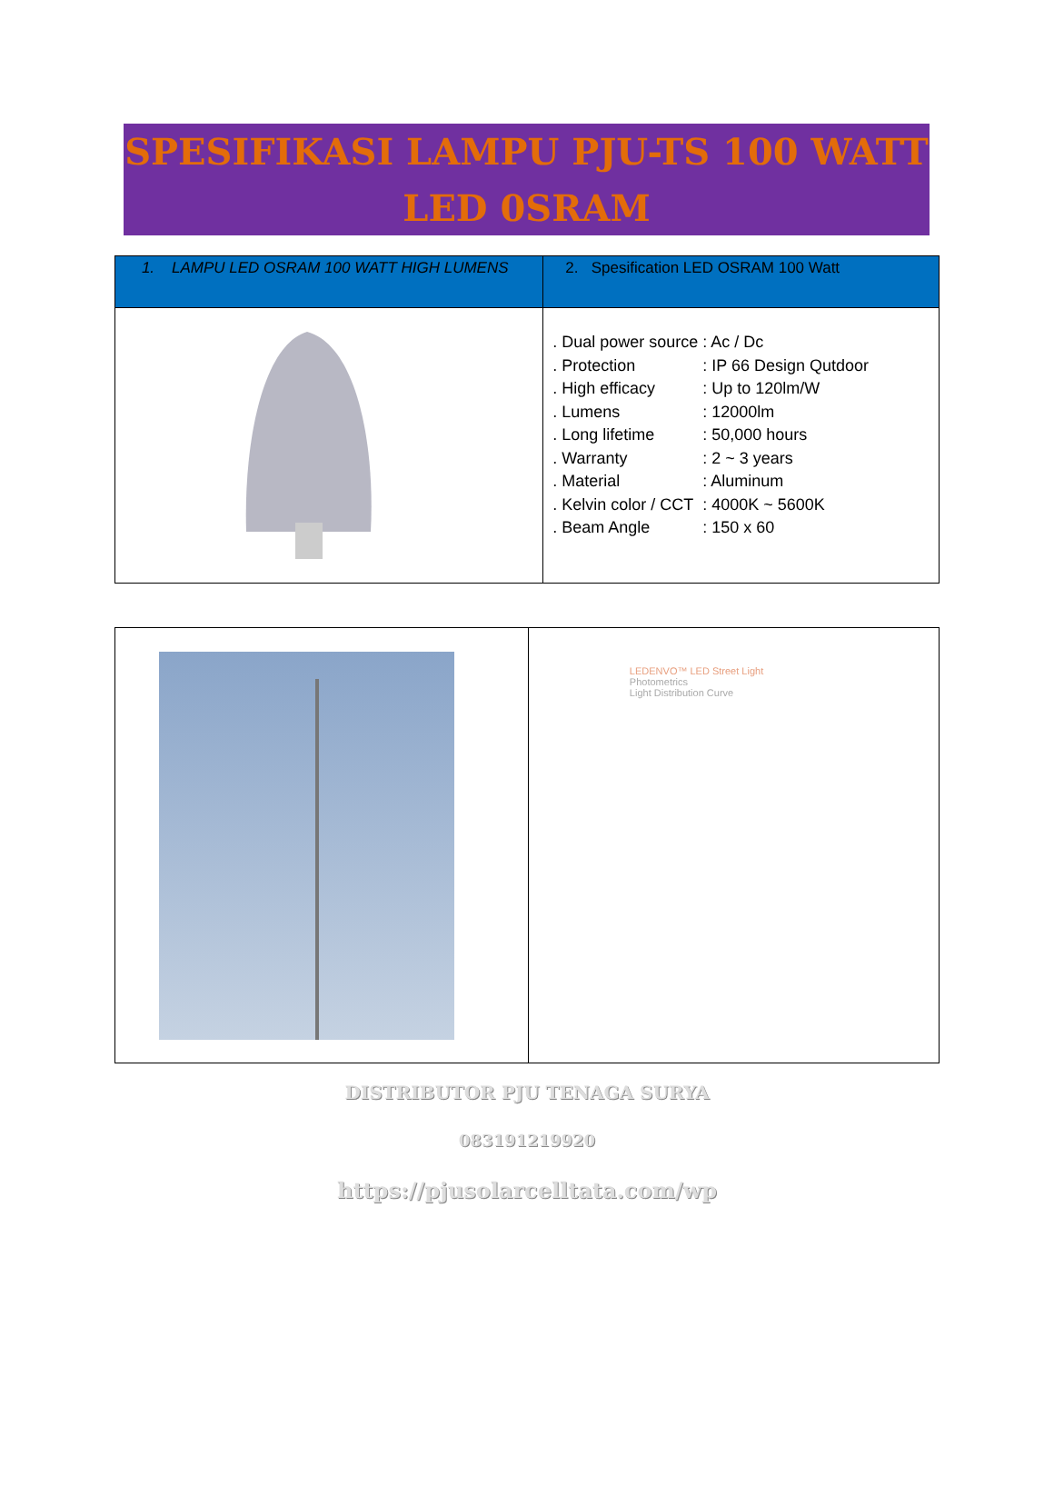SPESIFIKASI LAMPU PJU-TS 100 WATT
LED 0SRAM
| 1. LAMPU LED OSRAM 100 WATT HIGH LUMENS | 2. Spesification LED OSRAM 100 Watt |
| --- | --- |
| | . Dual power source : Ac / Dc . Protection : IP 66 Design Qutdoor . High efficacy : Up to 120lm/W . Lumens : 12000lm . Long lifetime : 50,000 hours . Warranty : 2 ~ 3 years . Material : Aluminum . Kelvin color / CCT : 4000K ~ 5600K . Beam Angle : 150 x 60 |
| | LEDENVO™ LED Street Light Photometrics Light Distribution Curve |
DISTRIBUTOR PJU TENAGA SURYA
083191219920
https://pjusolarcelltata.com/wp